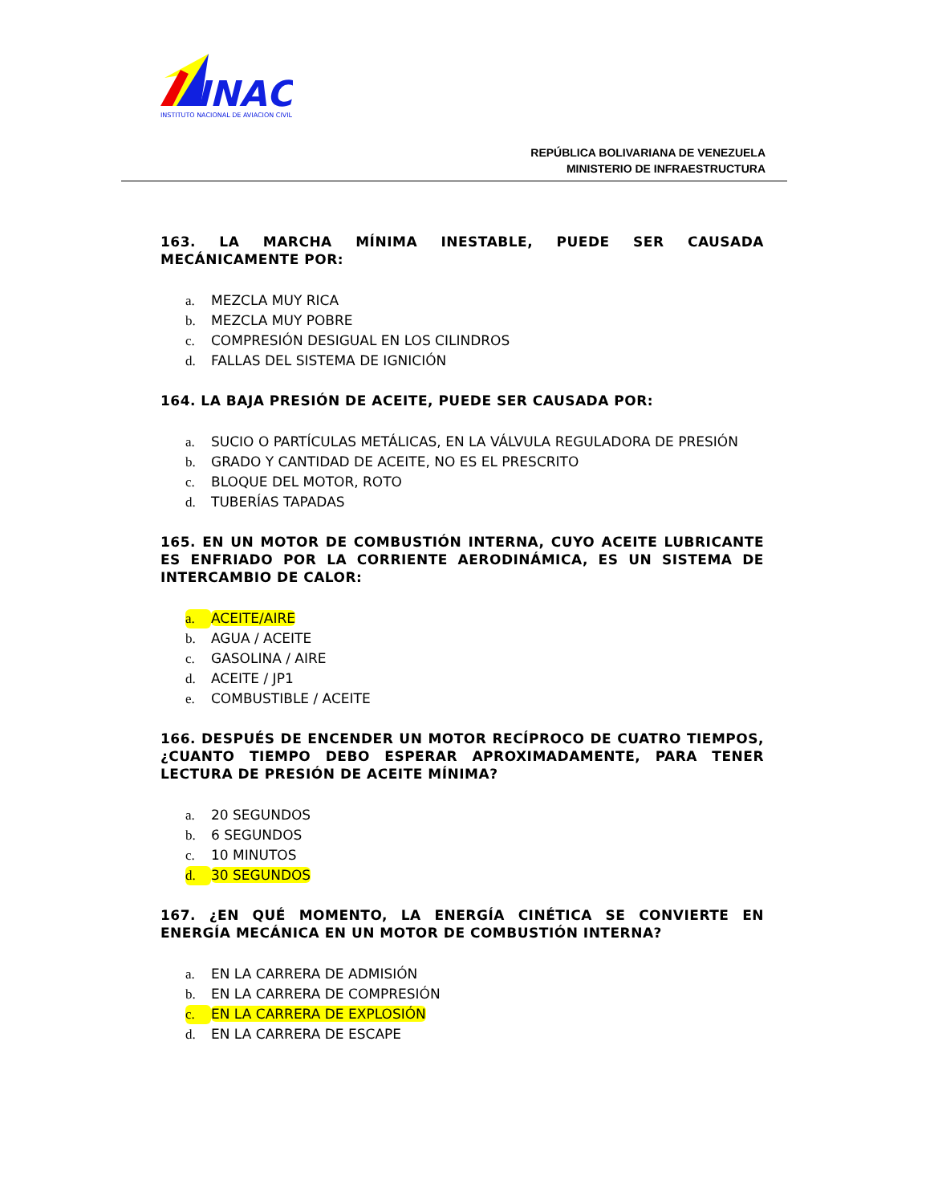INAC
INSTITUTO NACIONAL DE AVIACION CIVIL
REPÚBLICA BOLIVARIANA DE VENEZUELA
MINISTERIO DE INFRAESTRUCTURA
163. LA MARCHA MÍNIMA INESTABLE, PUEDE SER CAUSADA MECÁNICAMENTE POR:
a. MEZCLA MUY RICA
b. MEZCLA MUY POBRE
c. COMPRESIÓN DESIGUAL EN LOS CILINDROS
d. FALLAS DEL SISTEMA DE IGNICIÓN
164. LA BAJA PRESIÓN DE ACEITE, PUEDE SER CAUSADA POR:
a. SUCIO O PARTÍCULAS METÁLICAS, EN LA VÁLVULA REGULADORA DE PRESIÓN
b. GRADO Y CANTIDAD DE ACEITE, NO ES EL PRESCRITO
c. BLOQUE DEL MOTOR, ROTO
d. TUBERÍAS TAPADAS
165. EN UN MOTOR DE COMBUSTIÓN INTERNA, CUYO ACEITE LUBRICANTE ES ENFRIADO POR LA CORRIENTE AERODINÁMICA, ES UN SISTEMA DE INTERCAMBIO DE CALOR:
a. ACEITE/AIRE
b. AGUA / ACEITE
c. GASOLINA / AIRE
d. ACEITE / JP1
e. COMBUSTIBLE / ACEITE
166. DESPUÉS DE ENCENDER UN MOTOR RECÍPROCO DE CUATRO TIEMPOS, ¿CUANTO TIEMPO DEBO ESPERAR APROXIMADAMENTE, PARA TENER LECTURA DE PRESIÓN DE ACEITE MÍNIMA?
a. 20 SEGUNDOS
b. 6 SEGUNDOS
c. 10 MINUTOS
d. 30 SEGUNDOS
167. ¿EN QUÉ MOMENTO, LA ENERGÍA CINÉTICA SE CONVIERTE EN ENERGÍA MECÁNICA EN UN MOTOR DE COMBUSTIÓN INTERNA?
a. EN LA CARRERA DE ADMISIÓN
b. EN LA CARRERA DE COMPRESIÓN
c. EN LA CARRERA DE EXPLOSIÓN
d. EN LA CARRERA DE ESCAPE